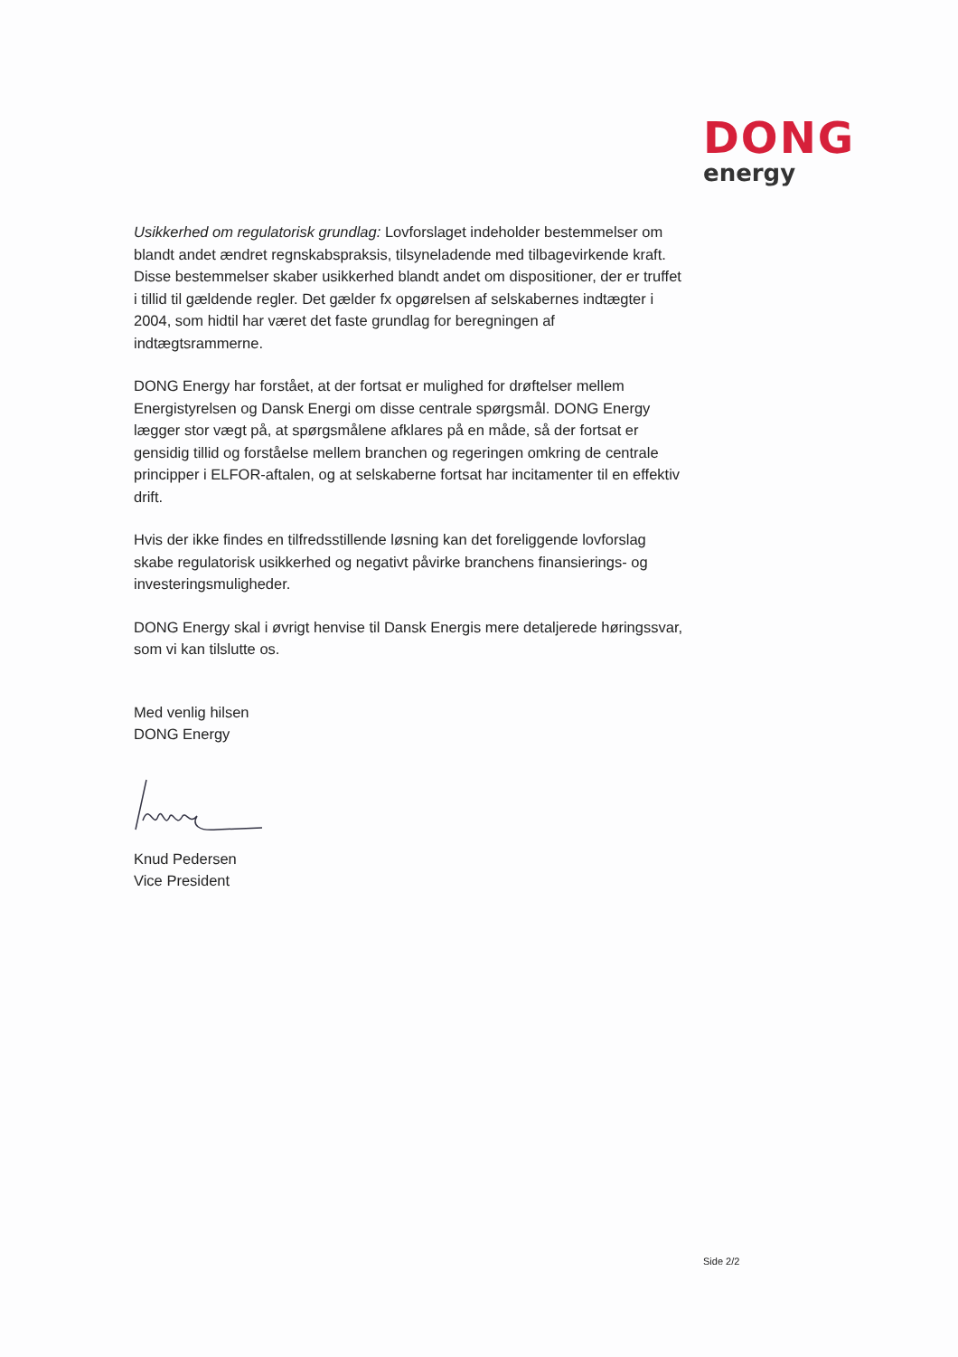DONG
energy
Usikkerhed om regulatorisk grundlag: Lovforslaget indeholder bestemmelser om blandt andet ændret regnskabspraksis, tilsyneladende med tilbagevirkende kraft. Disse bestemmelser skaber usikkerhed blandt andet om dispositioner, der er truffet i tillid til gældende regler. Det gælder fx opgørelsen af selskabernes indtægter i 2004, som hidtil har været det faste grundlag for beregningen af indtægtsrammerne.
DONG Energy har forstået, at der fortsat er mulighed for drøftelser mellem Energistyrelsen og Dansk Energi om disse centrale spørgsmål. DONG Energy lægger stor vægt på, at spørgsmålene afklares på en måde, så der fortsat er gensidig tillid og forståelse mellem branchen og regeringen omkring de centrale principper i ELFOR-aftalen, og at selskaberne fortsat har incitamenter til en effektiv drift.
Hvis der ikke findes en tilfredsstillende løsning kan det foreliggende lovforslag skabe regulatorisk usikkerhed og negativt påvirke branchens finansierings- og investeringsmuligheder.
DONG Energy skal i øvrigt henvise til Dansk Energis mere detaljerede høringssvar, som vi kan tilslutte os.
Med venlig hilsen
DONG Energy
Knud Pedersen
Vice President
Side 2/2